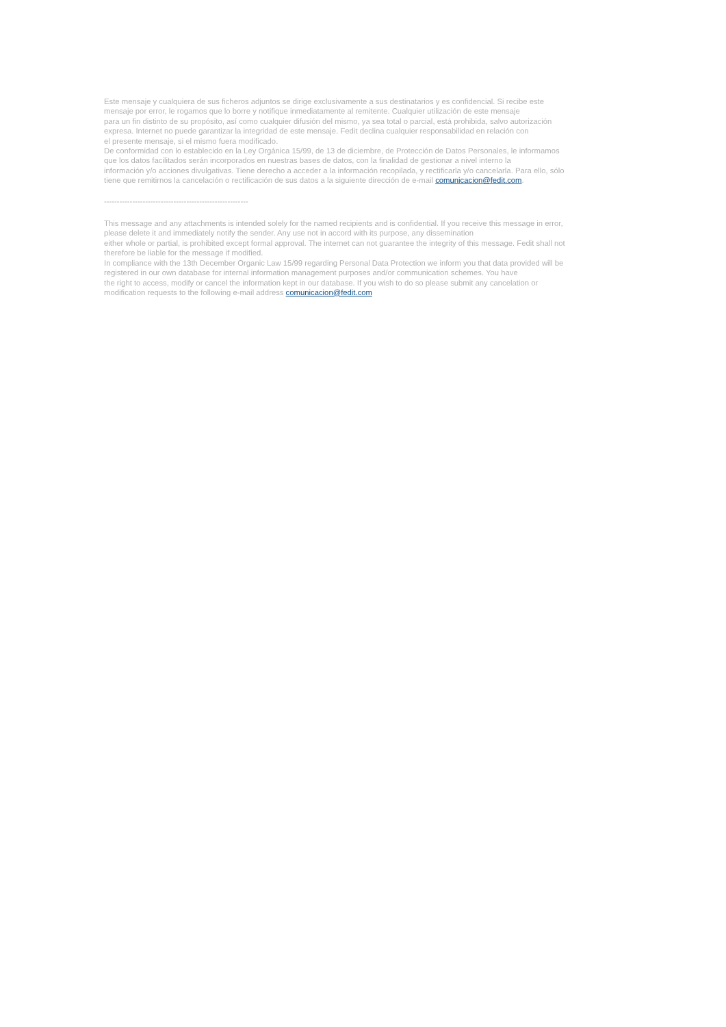Este mensaje y cualquiera de sus ficheros adjuntos se dirige exclusivamente a sus destinatarios y es confidencial. Si recibe este
mensaje por error, le rogamos que lo borre y notifique inmediatamente al remitente. Cualquier utilización de este mensaje
para un fin distinto de su propósito, así como cualquier difusión del mismo, ya sea total o parcial, está prohibida, salvo autorización
expresa. Internet no puede garantizar la integridad de este mensaje. Fedit declina cualquier responsabilidad en relación con
el presente mensaje, si el mismo fuera modificado.
De conformidad con lo establecido en la Ley Orgánica 15/99, de 13 de diciembre, de Protección de Datos Personales, le informamos
que los datos facilitados serán incorporados en nuestras bases de datos, con la finalidad de gestionar a nivel interno la
información y/o acciones divulgativas. Tiene derecho a acceder a la información recopilada, y rectificarla y/o cancelarla. Para ello, sólo
tiene que remitirnos la cancelación o rectificación de sus datos a la siguiente dirección de e-mail comunicacion@fedit.com.
--------------------------------------------------------
This message and any attachments is intended solely for the named recipients and is confidential. If you receive this message in error,
please delete it and immediately notify the sender. Any use not in accord with its purpose, any dissemination
either whole or partial, is prohibited except formal approval. The internet can not guarantee the integrity of this message. Fedit shall not
therefore be liable for the message if modified.
In compliance with the 13th December Organic Law 15/99 regarding Personal Data Protection we inform you that data provided will be
registered in our own database for internal information management purposes and/or communication schemes. You have
the right to access, modify or cancel the information kept in our database. If you wish to do so please submit any cancelation or
modification requests to the following e-mail address comunicacion@fedit.com